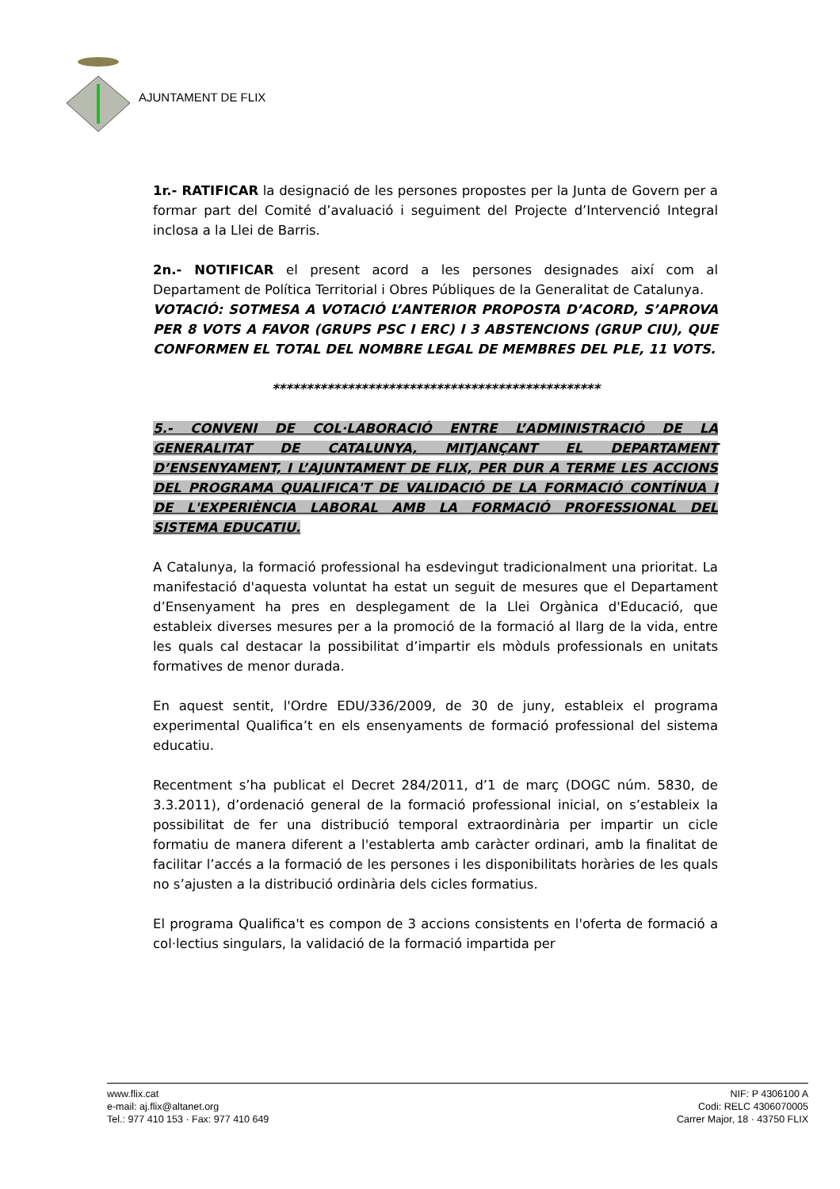AJUNTAMENT DE FLIX
1r.- RATIFICAR la designació de les persones propostes per la Junta de Govern per a formar part del Comité d’avaluació i seguiment del Projecte d’Intervenció Integral inclosa a la Llei de Barris.
2n.- NOTIFICAR el present acord a les persones designades així com al Departament de Política Territorial i Obres Públiques de la Generalitat de Catalunya.
VOTACIÓ: SOTMESA A VOTACIÓ L’ANTERIOR PROPOSTA D’ACORD, S’APROVA PER 8 VOTS A FAVOR (GRUPS PSC I ERC) I 3 ABSTENCIONS (GRUP CIU), QUE CONFORMEN EL TOTAL DEL NOMBRE LEGAL DE MEMBRES DEL PLE, 11 VOTS.
************************************************
5.- CONVENI DE COL·LABORACIÓ ENTRE L’ADMINISTRACIÓ DE LA GENERALITAT DE CATALUNYA, MITJANÇANT EL DEPARTAMENT D’ENSENYAMENT, I L’AJUNTAMENT DE FLIX, PER DUR A TERME LES ACCIONS DEL PROGRAMA QUALIFICA'T DE VALIDACIÓ DE LA FORMACIÓ CONTÍNUA I DE L'EXPERIÈNCIA LABORAL AMB LA FORMACIÓ PROFESSIONAL DEL SISTEMA EDUCATIU.
A Catalunya, la formació professional ha esdevingut tradicionalment una prioritat. La manifestació d'aquesta voluntat ha estat un seguit de mesures que el Departament d’Ensenyament ha pres en desplegament de la Llei Orgànica d'Educació, que estableix diverses mesures per a la promoció de la formació al llarg de la vida, entre les quals cal destacar la possibilitat d’impartir els mòduls professionals en unitats formatives de menor durada.
En aquest sentit, l'Ordre EDU/336/2009, de 30 de juny, estableix el programa experimental Qualifica’t en els ensenyaments de formació professional del sistema educatiu.
Recentment s’ha publicat el Decret 284/2011, d’1 de març (DOGC núm. 5830, de 3.3.2011), d’ordenació general de la formació professional inicial, on s’estableix la possibilitat de fer una distribució temporal extraordinària per impartir un cicle formatiu de manera diferent a l'establerta amb caràcter ordinari, amb la finalitat de facilitar l’accés a la formació de les persones i les disponibilitats horàries de les quals no s’ajusten a la distribució ordinària dels cicles formatius.
El programa Qualifica't es compon de 3 accions consistents en l'oferta de formació a col·lectius singulars, la validació de la formació impartida per
www.flix.cat
e-mail: aj.flix@altanet.org
Tel.: 977 410 153 · Fax: 977 410 649
NIF: P 4306100 A
Codi: RELC 4306070005
Carrer Major, 18 · 43750 FLIX